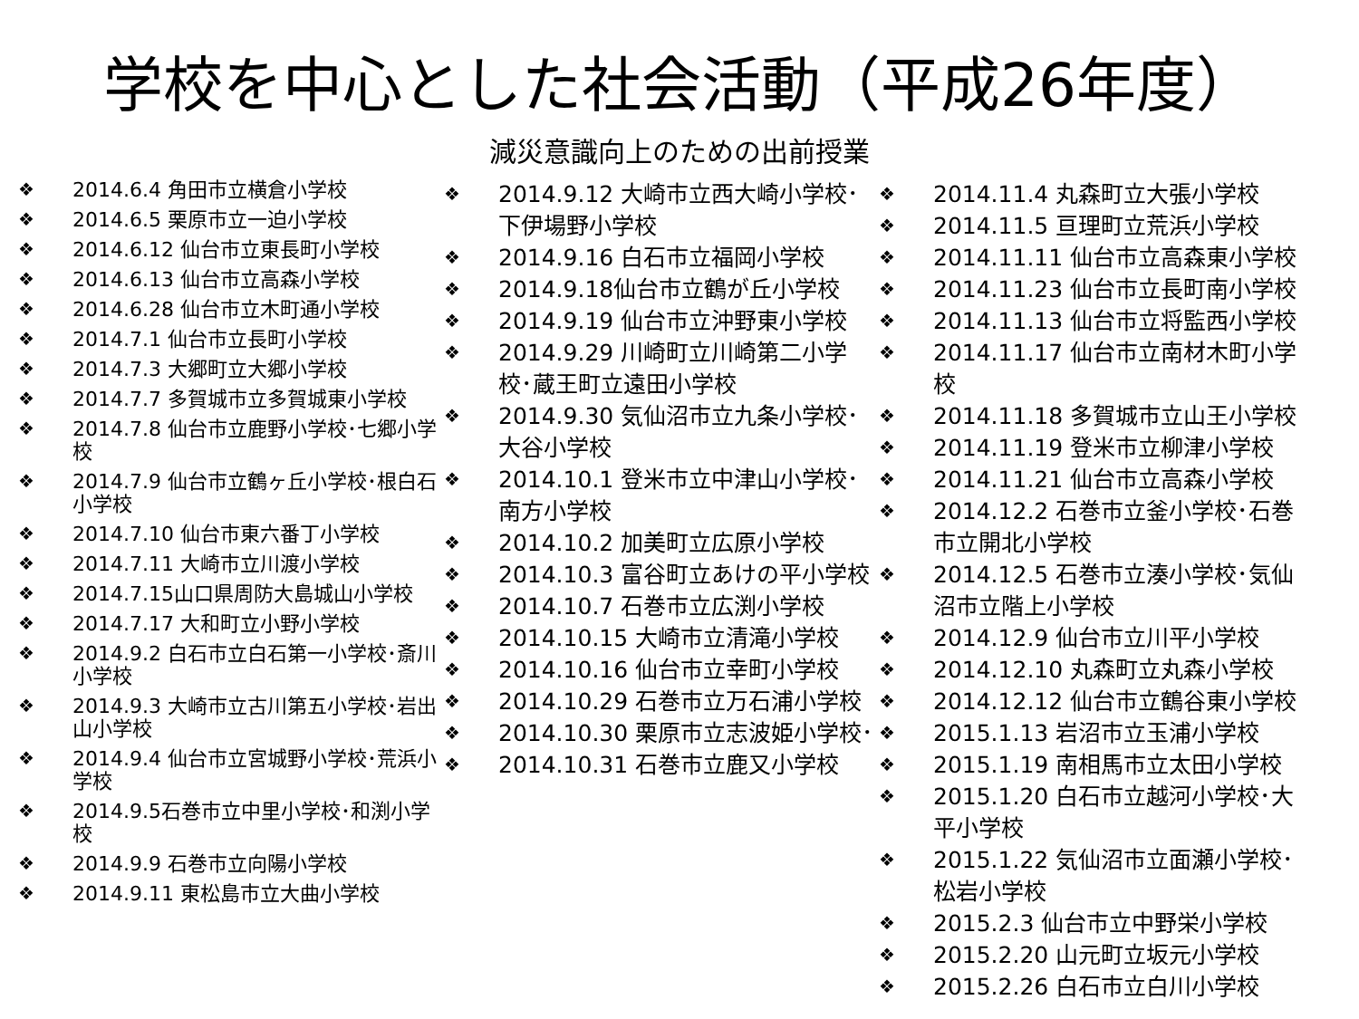学校を中心とした社会活動（平成26年度）
減災意識向上のための出前授業
❖ 2014.6.4 角田市立横倉小学校
❖ 2014.6.5 栗原市立一迫小学校
❖ 2014.6.12 仙台市立東長町小学校
❖ 2014.6.13 仙台市立高森小学校
❖ 2014.6.28 仙台市立木町通小学校
❖ 2014.7.1 仙台市立長町小学校
❖ 2014.7.3 大郷町立大郷小学校
❖ 2014.7.7 多賀城市立多賀城東小学校
❖ 2014.7.8 仙台市立鹿野小学校･七郷小学校
❖ 2014.7.9 仙台市立鶴ヶ丘小学校･根白石小学校
❖ 2014.7.10 仙台市東六番丁小学校
❖ 2014.7.11 大崎市立川渡小学校
❖ 2014.7.15山口県周防大島城山小学校
❖ 2014.7.17 大和町立小野小学校
❖ 2014.9.2 白石市立白石第一小学校･斎川小学校
❖ 2014.9.3 大崎市立古川第五小学校･岩出山小学校
❖ 2014.9.4 仙台市立宮城野小学校･荒浜小学校
❖ 2014.9.5石巻市立中里小学校･和渕小学校
❖ 2014.9.9 石巻市立向陽小学校
❖ 2014.9.11 東松島市立大曲小学校
❖ 2014.9.12 大崎市立西大崎小学校･下伊場野小学校
❖ 2014.9.16 白石市立福岡小学校
❖ 2014.9.18仙台市立鶴が丘小学校
❖ 2014.9.19 仙台市立沖野東小学校
❖ 2014.9.29 川崎町立川崎第二小学校･蔵王町立遠田小学校
❖ 2014.9.30 気仙沼市立九条小学校･大谷小学校
❖ 2014.10.1 登米市立中津山小学校･南方小学校
❖ 2014.10.2 加美町立広原小学校
❖ 2014.10.3 富谷町立あけの平小学校
❖ 2014.10.7 石巻市立広渕小学校
❖ 2014.10.15 大崎市立清滝小学校
❖ 2014.10.16 仙台市立幸町小学校
❖ 2014.10.29 石巻市立万石浦小学校
❖ 2014.10.30 栗原市立志波姫小学校･
❖ 2014.10.31 石巻市立鹿又小学校
❖ 2014.11.4 丸森町立大張小学校
❖ 2014.11.5 亘理町立荒浜小学校
❖ 2014.11.11 仙台市立高森東小学校
❖ 2014.11.23 仙台市立長町南小学校
❖ 2014.11.13 仙台市立将監西小学校
❖ 2014.11.17 仙台市立南材木町小学校
❖ 2014.11.18 多賀城市立山王小学校
❖ 2014.11.19 登米市立柳津小学校
❖ 2014.11.21 仙台市立高森小学校
❖ 2014.12.2 石巻市立釜小学校･石巻市立開北小学校
❖ 2014.12.5 石巻市立湊小学校･気仙沼市立階上小学校
❖ 2014.12.9 仙台市立川平小学校
❖ 2014.12.10 丸森町立丸森小学校
❖ 2014.12.12 仙台市立鶴谷東小学校
❖ 2015.1.13 岩沼市立玉浦小学校
❖ 2015.1.19 南相馬市立太田小学校
❖ 2015.1.20 白石市立越河小学校･大平小学校
❖ 2015.1.22 気仙沼市立面瀬小学校･松岩小学校
❖ 2015.2.3 仙台市立中野栄小学校
❖ 2015.2.20 山元町立坂元小学校
❖ 2015.2.26 白石市立白川小学校